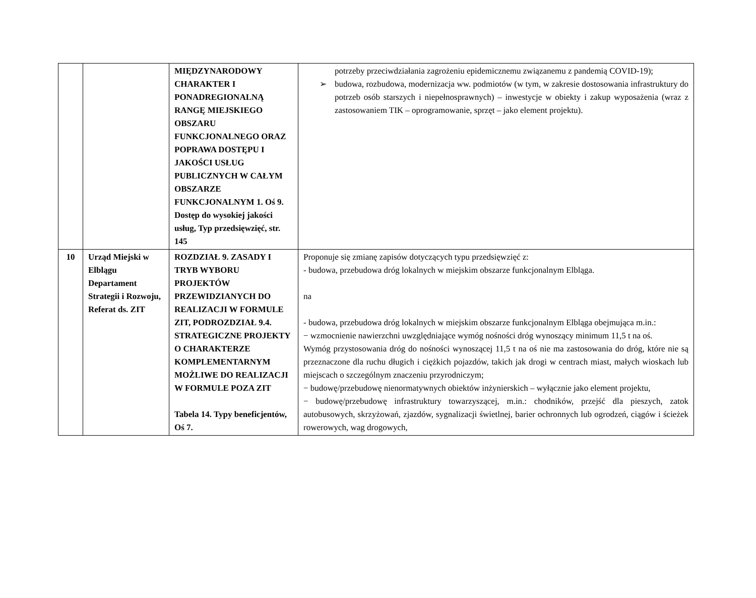| | | MIĘDZYNARODOWY CHARAKTER I PONADREGIONALNĄ RANGĘ MIEJSKIEGO OBSZARU FUNKCJONALNEGO ORAZ POPRAWA DOSTĘPU I JAKOŚCI USŁUG PUBLICZNYCH W CAŁYM OBSZARZE FUNKCJONALNYM 1. Oś 9. Dostęp do wysokiej jakości usług, Typ przedsięwzięć, str. 145 | potrzeby przeciwdziałania zagrożeniu epidemicznemu związanemu z pandemią COVID-19); ➢ budowa, rozbudowa, modernizacja ww. podmiotów (w tym, w zakresie dostosowania infrastruktury do potrzeb osób starszych i niepełnosprawnych) – inwestycje w obiekty i zakup wyposażenia (wraz z zastosowaniem TIK – oprogramowanie, sprzęt – jako element projektu). |
| 10 | Urząd Miejski w Elblągu Departament Strategii i Rozwoju, Referat ds. ZIT | ROZDZIAŁ 9. ZASADY I TRYB WYBORU PROJEKTÓW PRZEWIDZIANYCH DO REALIZACJI W FORMULE ZIT, PODROZDZIAŁ 9.4. STRATEGICZNE PROJEKTY O CHARAKTERZE KOMPLEMENTARNYM MOŻLIWE DO REALIZACJI W FORMULE POZA ZIT Tabela 14. Typy beneficjentów, Oś 7. | Proponuje się zmianę zapisów dotyczących typu przedsięwzięć z: - budowa, przebudowa dróg lokalnych w miejskim obszarze funkcjonalnym Elbląga. na - budowa, przebudowa dróg lokalnych w miejskim obszarze funkcjonalnym Elbląga obejmująca m.in.: − wzmocnienie nawierzchni uwzględniające wymóg nośności dróg wynoszący minimum 11,5 t na oś. Wymóg przystosowania dróg do nośności wynoszącej 11,5 t na oś nie ma zastosowania do dróg, które nie są przeznaczone dla ruchu długich i ciężkich pojazdów, takich jak drogi w centrach miast, małych wioskach lub miejscach o szczególnym znaczeniu przyrodniczym; − budowę/przebudowę nienormatywnych obiektów inżynierskich – wyłącznie jako element projektu, − budowę/przebudowę infrastruktury towarzyszącej, m.in.: chodników, przejść dla pieszych, zatok autobusowych, skrzyżowań, zjazdów, sygnalizacji świetlnej, barier ochronnych lub ogrodzeń, ciągów i ścieżek rowerowych, wag drogowych, |